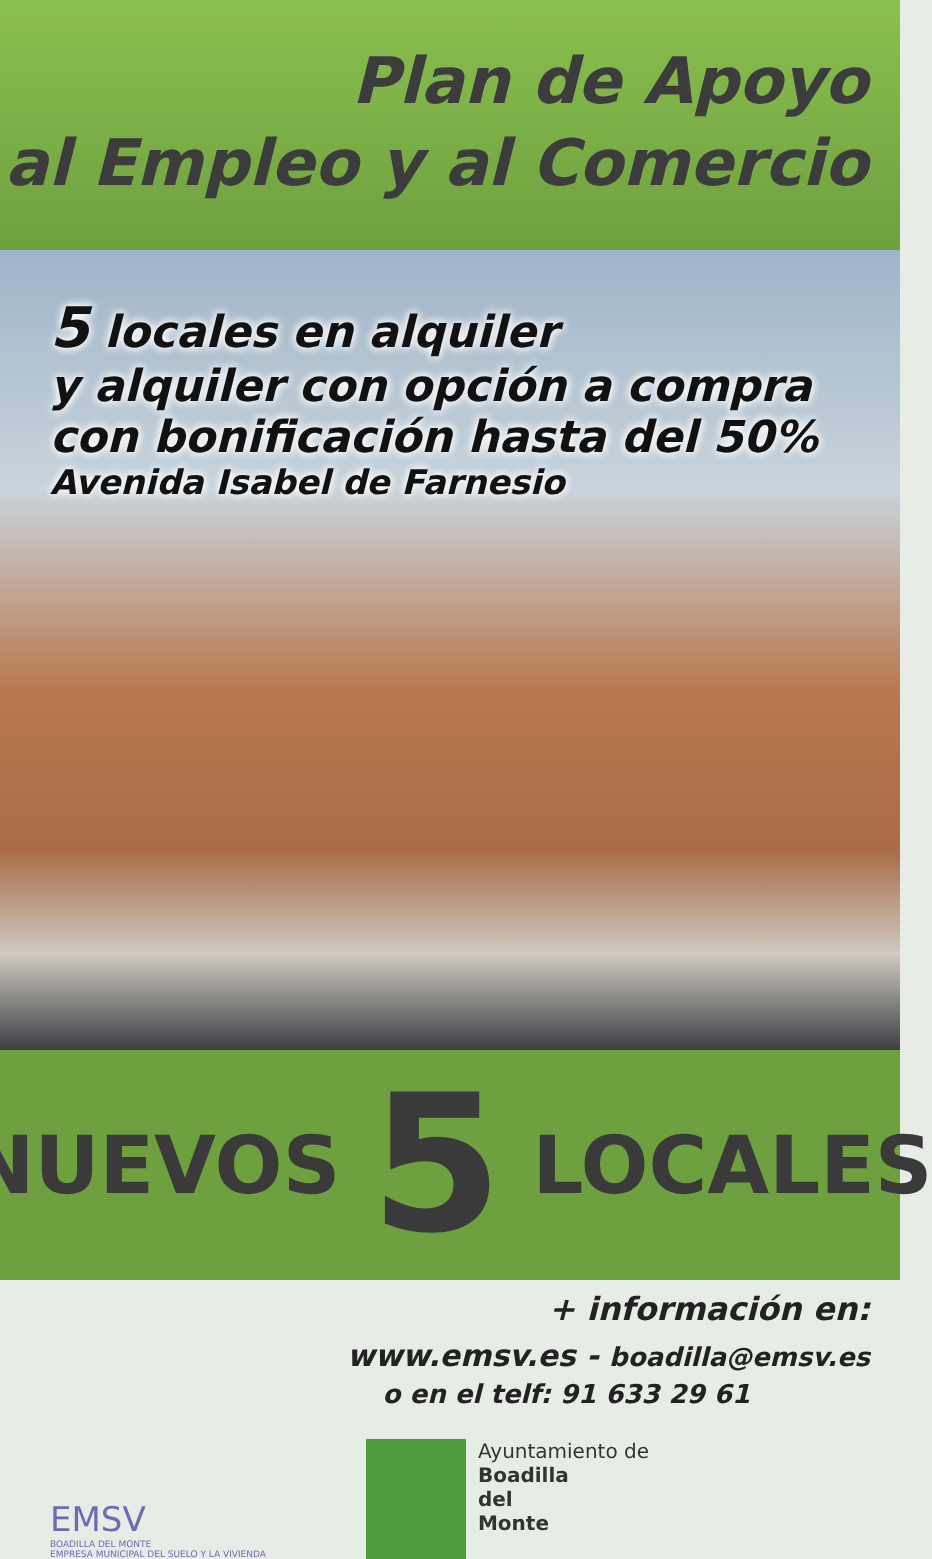Plan de Apoyo
al Empleo y al Comercio
5 locales en alquiler
y alquiler con opción a compra
con bonificación hasta del 50%
Avenida Isabel de Farnesio
NUEVOS 5 LOCALES
+ información en:
www.emsv.es - boadilla@emsv.es
o en el telf: 91 633 29 61
EMSV
BOADILLA DEL MONTE
EMPRESA MUNICIPAL DEL SUELO Y LA VIVIENDA
Ayuntamiento de
Boadilla
del
Monte